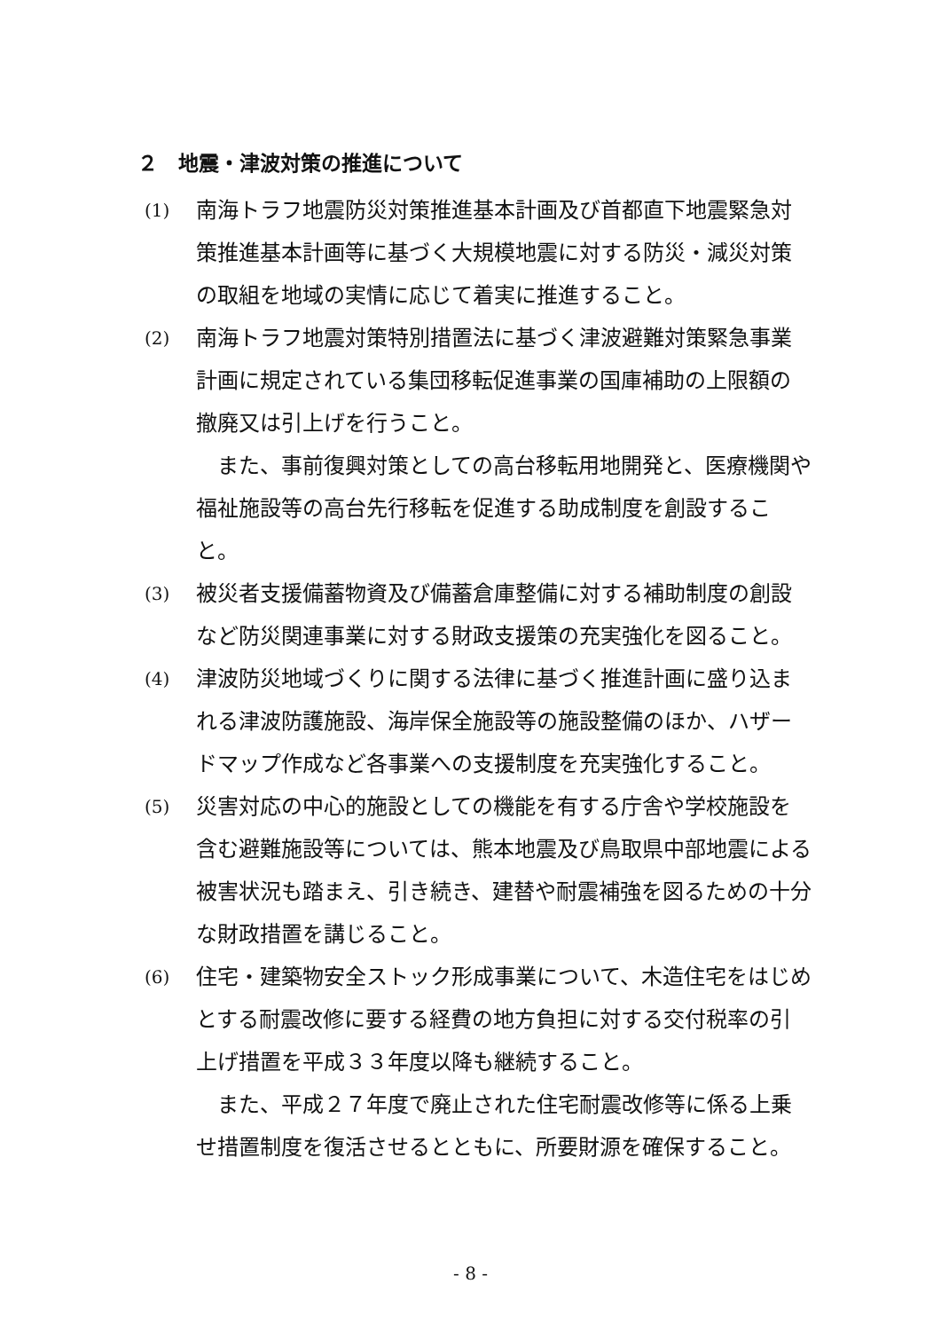２　地震・津波対策の推進について
(1)
南海トラフ地震防災対策推進基本計画及び首都直下地震緊急対策推進基本計画等に基づく大規模地震に対する防災・減災対策の取組を地域の実情に応じて着実に推進すること。
(2)
南海トラフ地震対策特別措置法に基づく津波避難対策緊急事業計画に規定されている集団移転促進事業の国庫補助の上限額の撤廃又は引上げを行うこと。
また、事前復興対策としての高台移転用地開発と、医療機関や福祉施設等の高台先行移転を促進する助成制度を創設すること。
(3)
被災者支援備蓄物資及び備蓄倉庫整備に対する補助制度の創設など防災関連事業に対する財政支援策の充実強化を図ること。
(4)
津波防災地域づくりに関する法律に基づく推進計画に盛り込まれる津波防護施設、海岸保全施設等の施設整備のほか、ハザードマップ作成など各事業への支援制度を充実強化すること。
(5)
災害対応の中心的施設としての機能を有する庁舎や学校施設を含む避難施設等については、熊本地震及び鳥取県中部地震による被害状況も踏まえ、引き続き、建替や耐震補強を図るための十分な財政措置を講じること。
(6)
住宅・建築物安全ストック形成事業について、木造住宅をはじめとする耐震改修に要する経費の地方負担に対する交付税率の引上げ措置を平成３３年度以降も継続すること。
また、平成２７年度で廃止された住宅耐震改修等に係る上乗せ措置制度を復活させるとともに、所要財源を確保すること。
- 8 -